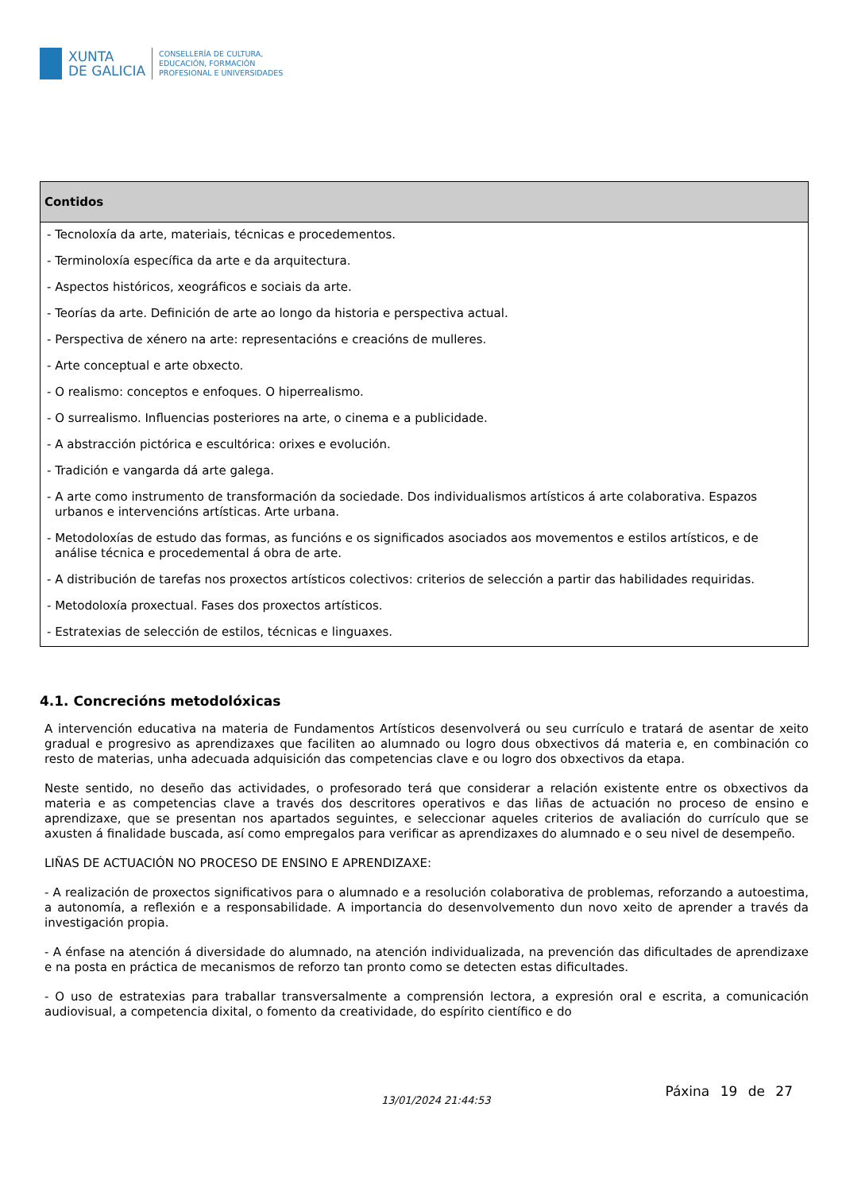XUNTA
DE GALICIA
CONSELLERÍA DE CULTURA,
EDUCACIÓN, FORMACIÓN
PROFESIONAL E UNIVERSIDADES
| Contidos |
| --- |
| - Tecnoloxía da arte, materiais, técnicas e procedementos. - Terminoloxía específica da arte e da arquitectura. - Aspectos históricos, xeográficos e sociais da arte. - Teorías da arte. Definición de arte ao longo da historia e perspectiva actual. - Perspectiva de xénero na arte: representacións e creacións de mulleres. - Arte conceptual e arte obxecto. - O realismo: conceptos e enfoques. O hiperrealismo. - O surrealismo. Influencias posteriores na arte, o cinema e a publicidade. - A abstracción pictórica e escultórica: orixes e evolución. - Tradición e vangarda dá arte galega. - A arte como instrumento de transformación da sociedade. Dos individualismos artísticos á arte colaborativa. Espazos urbanos e intervencións artísticas. Arte urbana. - Metodoloxías de estudo das formas, as funcións e os significados asociados aos movementos e estilos artísticos, e de análise técnica e procedemental á obra de arte. - A distribución de tarefas nos proxectos artísticos colectivos: criterios de selección a partir das habilidades requiridas. - Metodoloxía proxectual. Fases dos proxectos artísticos. - Estratexias de selección de estilos, técnicas e linguaxes. |
4.1. Concrecións metodolóxicas
A intervención educativa na materia de Fundamentos Artísticos desenvolverá ou seu currículo e tratará de asentar de xeito gradual e progresivo as aprendizaxes que faciliten ao alumnado ou logro dous obxectivos dá materia e, en combinación co resto de materias, unha adecuada adquisición das competencias clave e ou logro dos obxectivos da etapa.
Neste sentido, no deseño das actividades, o profesorado terá que considerar a relación existente entre os obxectivos da materia e as competencias clave a través dos descritores operativos e das liñas de actuación no proceso de ensino e aprendizaxe, que se presentan nos apartados seguintes, e seleccionar aqueles criterios de avaliación do currículo que se axusten á finalidade buscada, así como empregalos para verificar as aprendizaxes do alumnado e o seu nivel de desempeño.
LIÑAS DE ACTUACIÓN NO PROCESO DE ENSINO E APRENDIZAXE:
- A realización de proxectos significativos para o alumnado e a resolución colaborativa de problemas, reforzando a autoestima, a autonomía, a reflexión e a responsabilidade. A importancia do desenvolvemento dun novo xeito de aprender a través da investigación propia.
- A énfase na atención á diversidade do alumnado, na atención individualizada, na prevención das dificultades de aprendizaxe e na posta en práctica de mecanismos de reforzo tan pronto como se detecten estas dificultades.
- O uso de estratexias para traballar transversalmente a comprensión lectora, a expresión oral e escrita, a comunicación audiovisual, a competencia dixital, o fomento da creatividade, do espírito científico e do
13/01/2024 21:44:53
Páxina 19 de 27